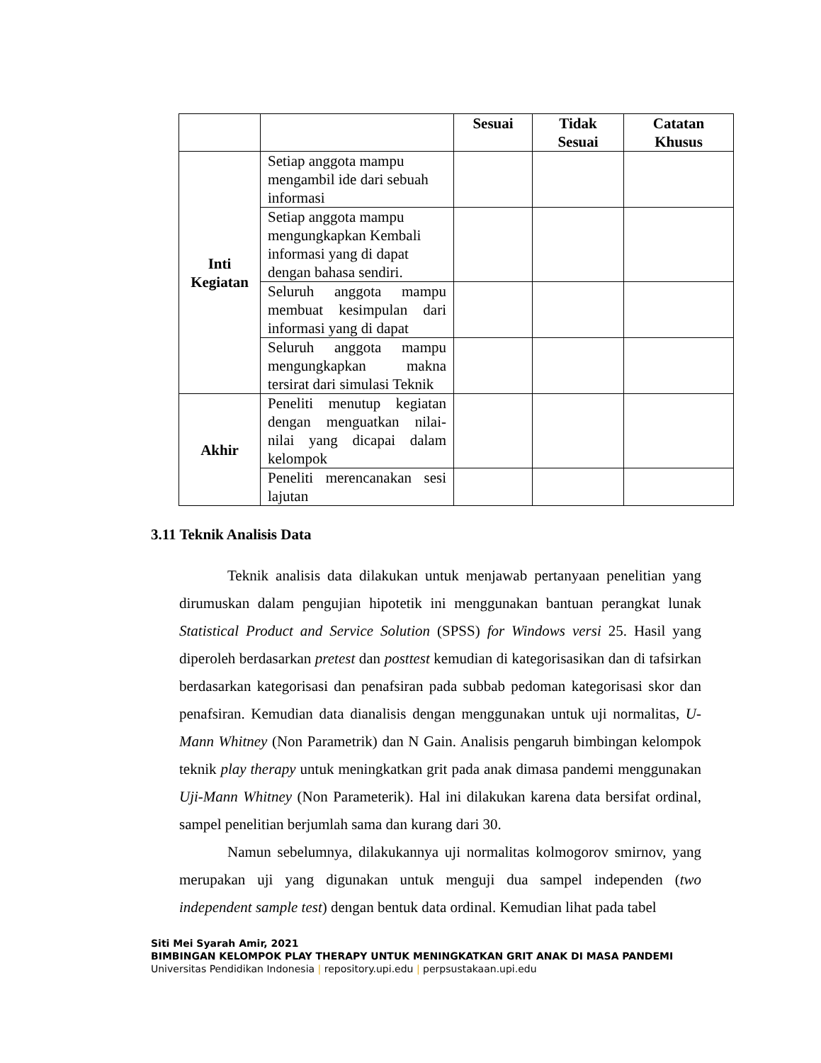| | | Sesuai | Tidak Sesuai | Catatan Khusus |
| --- | --- | --- | --- | --- |
| Inti Kegiatan | Setiap anggota mampu mengambil ide dari sebuah informasi | | | |
| | Setiap anggota mampu mengungkapkan Kembali informasi yang di dapat dengan bahasa sendiri. | | | |
| | Seluruh anggota mampu membuat kesimpulan dari informasi yang di dapat | | | |
| | Seluruh anggota mampu mengungkapkan makna tersirat dari simulasi Teknik | | | |
| Akhir | Peneliti menutup kegiatan dengan menguatkan nilai-nilai yang dicapai dalam kelompok | | | |
| | Peneliti merencanakan sesi lajutan | | | |
3.11 Teknik Analisis Data
Teknik analisis data dilakukan untuk menjawab pertanyaan penelitian yang dirumuskan dalam pengujian hipotetik ini menggunakan bantuan perangkat lunak Statistical Product and Service Solution (SPSS) for Windows versi 25. Hasil yang diperoleh berdasarkan pretest dan posttest kemudian di kategorisasikan dan di tafsirkan berdasarkan kategorisasi dan penafsiran pada subbab pedoman kategorisasi skor dan penafsiran. Kemudian data dianalisis dengan menggunakan untuk uji normalitas, U-Mann Whitney (Non Parametrik) dan N Gain. Analisis pengaruh bimbingan kelompok teknik play therapy untuk meningkatkan grit pada anak dimasa pandemi menggunakan Uji-Mann Whitney (Non Parameterik). Hal ini dilakukan karena data bersifat ordinal, sampel penelitian berjumlah sama dan kurang dari 30.
Namun sebelumnya, dilakukannya uji normalitas kolmogorov smirnov, yang merupakan uji yang digunakan untuk menguji dua sampel independen (two independent sample test) dengan bentuk data ordinal. Kemudian lihat pada tabel
Siti Mei Syarah Amir, 2021
BIMBINGAN KELOMPOK PLAY THERAPY UNTUK MENINGKATKAN GRIT ANAK DI MASA PANDEMI
Universitas Pendidikan Indonesia | repository.upi.edu | perpsustakaan.upi.edu